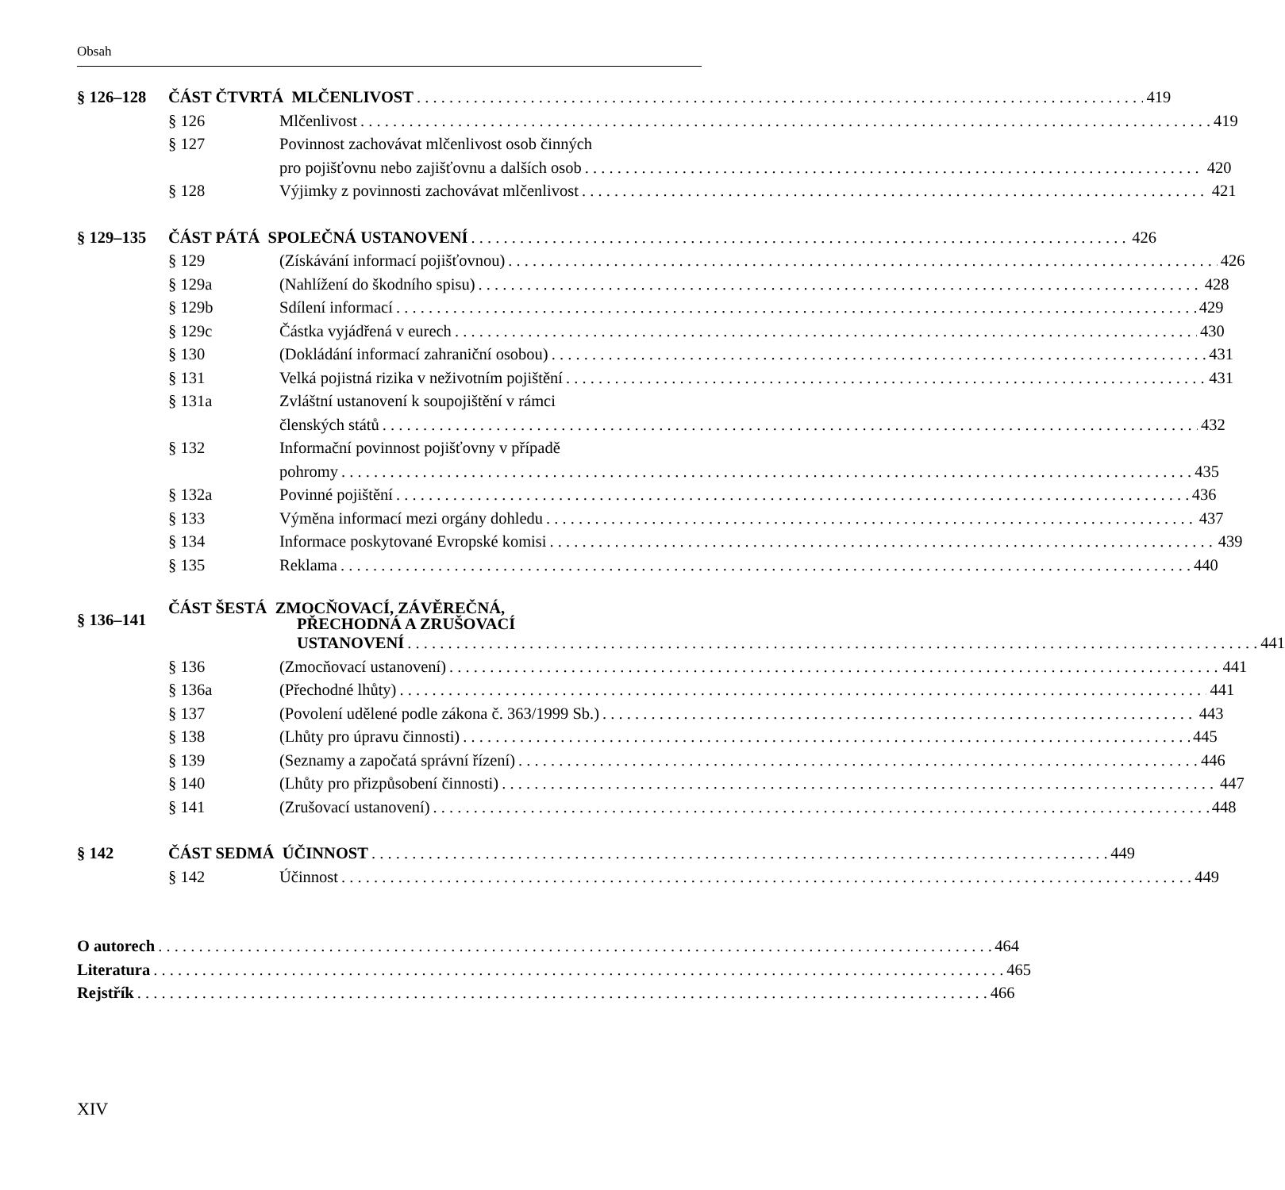Obsah
§ 126–128
ČÁST ČTVRTÁ MLČENLIVOST 419
§ 126
Mlčenlivost 419
§ 127
Povinnost zachovávat mlčenlivost osob činných
pro pojišťovnu nebo zajišťovnu a dalších osob 420
§ 128
Výjimky z povinnosti zachovávat mlčenlivost 421
§ 129–135
ČÁST PÁTÁ SPOLEČNÁ USTANOVENÍ 426
§ 129
(Získávání informací pojišťovnou) 426
§ 129a
(Nahlížení do škodního spisu) 428
§ 129b
Sdílení informací 429
§ 129c
Částka vyjádřená v eurech 430
§ 130
(Dokládání informací zahraniční osobou) 431
§ 131
Velká pojistná rizika v neživotním pojištění 431
§ 131a
Zvláštní ustanovení k soupojištění v rámci
členských států 432
§ 132
Informační povinnost pojišťovny v případě
pohromy 435
§ 132a
Povinné pojištění 436
§ 133
Výměna informací mezi orgány dohledu 437
§ 134
Informace poskytované Evropské komisi 439
§ 135
Reklama 440
§ 136–141
ČÁST ŠESTÁ ZMOCŇOVACÍ, ZÁVĚREČNÁ,
PŘECHODNÁ A ZRUŠOVACÍ
USTANOVENÍ 441
§ 136
(Zmocňovací ustanovení) 441
§ 136a
(Přechodné lhůty) 441
§ 137
(Povolení udělené podle zákona č. 363/1999 Sb.) 443
§ 138
(Lhůty pro úpravu činnosti) 445
§ 139
(Seznamy a započatá správní řízení) 446
§ 140
(Lhůty pro přizpůsobení činnosti) 447
§ 141
(Zrušovací ustanovení) 448
§ 142
ČÁST SEDMÁ ÚČINNOST 449
§ 142
Účinnost 449
O autorech 464
Literatura 465
Rejstřík 466
XIV